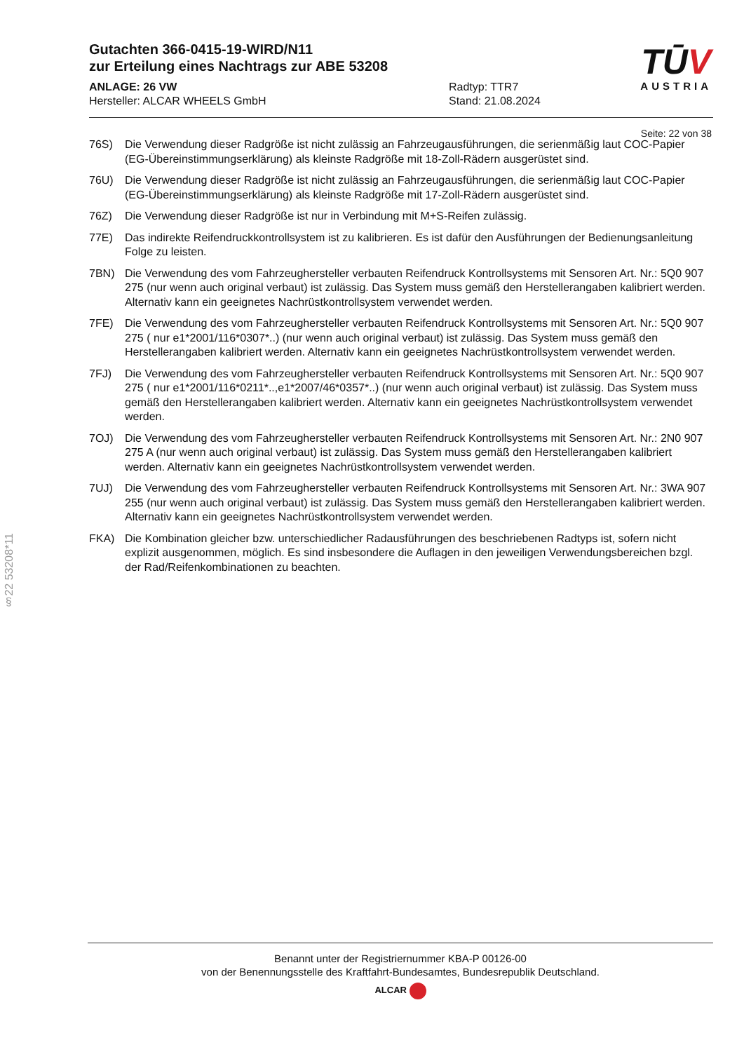Gutachten 366-0415-19-WIRD/N11
zur Erteilung eines Nachtrags zur ABE 53208
ANLAGE: 26 VW
Hersteller: ALCAR WHEELS GmbH
Radtyp: TTR7
Stand: 21.08.2024
TŪV
AUSTRIA
Seite: 22 von 38
76S) Die Verwendung dieser Radgröße ist nicht zulässig an Fahrzeugausführungen, die serienmäßig laut COC-Papier (EG-Übereinstimmungserklärung) als kleinste Radgröße mit 18-Zoll-Rädern ausgerüstet sind.
76U) Die Verwendung dieser Radgröße ist nicht zulässig an Fahrzeugausführungen, die serienmäßig laut COC-Papier (EG-Übereinstimmungserklärung) als kleinste Radgröße mit 17-Zoll-Rädern ausgerüstet sind.
76Z) Die Verwendung dieser Radgröße ist nur in Verbindung mit M+S-Reifen zulässig.
77E) Das indirekte Reifendruckkontrollsystem ist zu kalibrieren. Es ist dafür den Ausführungen der Bedienungsanleitung Folge zu leisten.
7BN) Die Verwendung des vom Fahrzeughersteller verbauten Reifendruck Kontrollsystems mit Sensoren Art. Nr.: 5Q0 907 275 (nur wenn auch original verbaut) ist zulässig. Das System muss gemäß den Herstellerangaben kalibriert werden. Alternativ kann ein geeignetes Nachrüstkontrollsystem verwendet werden.
7FE) Die Verwendung des vom Fahrzeughersteller verbauten Reifendruck Kontrollsystems mit Sensoren Art. Nr.: 5Q0 907 275 ( nur e1*2001/116*0307*..) (nur wenn auch original verbaut) ist zulässig. Das System muss gemäß den Herstellerangaben kalibriert werden. Alternativ kann ein geeignetes Nachrüstkontrollsystem verwendet werden.
7FJ) Die Verwendung des vom Fahrzeughersteller verbauten Reifendruck Kontrollsystems mit Sensoren Art. Nr.: 5Q0 907 275 ( nur e1*2001/116*0211*..,e1*2007/46*0357*..) (nur wenn auch original verbaut) ist zulässig. Das System muss gemäß den Herstellerangaben kalibriert werden. Alternativ kann ein geeignetes Nachrüstkontrollsystem verwendet werden.
7OJ) Die Verwendung des vom Fahrzeughersteller verbauten Reifendruck Kontrollsystems mit Sensoren Art. Nr.: 2N0 907 275 A (nur wenn auch original verbaut) ist zulässig. Das System muss gemäß den Herstellerangaben kalibriert werden. Alternativ kann ein geeignetes Nachrüstkontrollsystem verwendet werden.
7UJ) Die Verwendung des vom Fahrzeughersteller verbauten Reifendruck Kontrollsystems mit Sensoren Art. Nr.: 3WA 907 255 (nur wenn auch original verbaut) ist zulässig. Das System muss gemäß den Herstellerangaben kalibriert werden. Alternativ kann ein geeignetes Nachrüstkontrollsystem verwendet werden.
FKA) Die Kombination gleicher bzw. unterschiedlicher Radausführungen des beschriebenen Radtyps ist, sofern nicht explizit ausgenommen, möglich. Es sind insbesondere die Auflagen in den jeweiligen Verwendungsbereichen bzgl. der Rad/Reifenkombinationen zu beachten.
§22 53208*11
Benannt unter der Registriernummer KBA-P 00126-00
von der Benennungsstelle des Kraftfahrt-Bundesamtes, Bundesrepublik Deutschland.
ALCAR